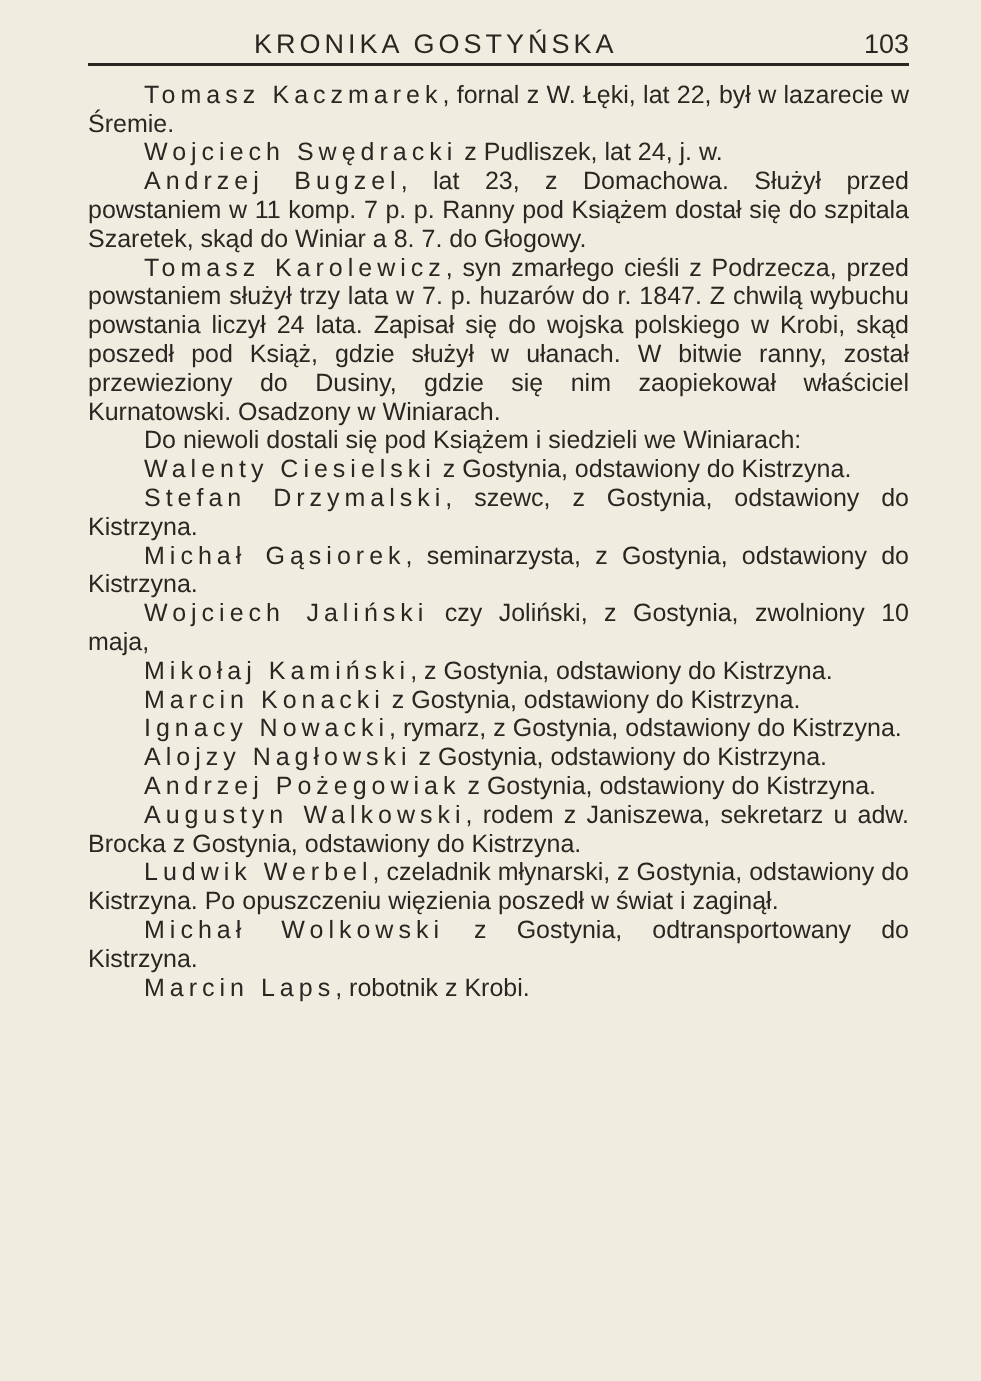KRONIKA GOSTYŃSKA 103
Tomasz Kaczmarek, fornal z W. Łęki, lat 22, był w lazarecie w Śremie.
Wojciech Swędracki z Pudliszek, lat 24, j. w.
Andrzej Bugzel, lat 23, z Domachowa. Służył przed powstaniem w 11 komp. 7 p. p. Ranny pod Książem dostał się do szpitala Szaretek, skąd do Winiar a 8. 7. do Głogowy.
Tomasz Karolewicz, syn zmarłego cieśli z Podrzecza, przed powstaniem służył trzy lata w 7. p. huzarów do r. 1847. Z chwilą wybuchu powstania liczył 24 lata. Zapisał się do wojska polskiego w Krobi, skąd poszedł pod Książ, gdzie służył w ułanach. W bitwie ranny, został przewieziony do Dusiny, gdzie się nim zaopiekował właściciel Kurnatowski. Osadzony w Winiarach.
Do niewoli dostali się pod Książem i siedzieli we Winiarach:
Walenty Ciesielski z Gostynia, odstawiony do Kistrzyna.
Stefan Drzymalski, szewc, z Gostynia, odstawiony do Kistrzyna.
Michał Gąsiorek, seminarzysta, z Gostynia, odstawiony do Kistrzyna.
Wojciech Jaliński czy Joliński, z Gostynia, zwolniony 10 maja,
Mikołaj Kamiński, z Gostynia, odstawiony do Kistrzyna.
Marcin Konacki z Gostynia, odstawiony do Kistrzyna.
Ignacy Nowacki, rymarz, z Gostynia, odstawiony do Kistrzyna.
Alojzy Nagłowski z Gostynia, odstawiony do Kistrzyna.
Andrzej Pożegowiak z Gostynia, odstawiony do Kistrzyna.
Augustyn Walkowski, rodem z Janiszewa, sekretarz u adw. Brocka z Gostynia, odstawiony do Kistrzyna.
Ludwik Werbel, czeladnik młynarski, z Gostynia, odstawiony do Kistrzyna. Po opuszczeniu więzienia poszedł w świat i zaginął.
Michał Wolkowski z Gostynia, odtransportowany do Kistrzyna.
Marcin Laps, robotnik z Krobi.